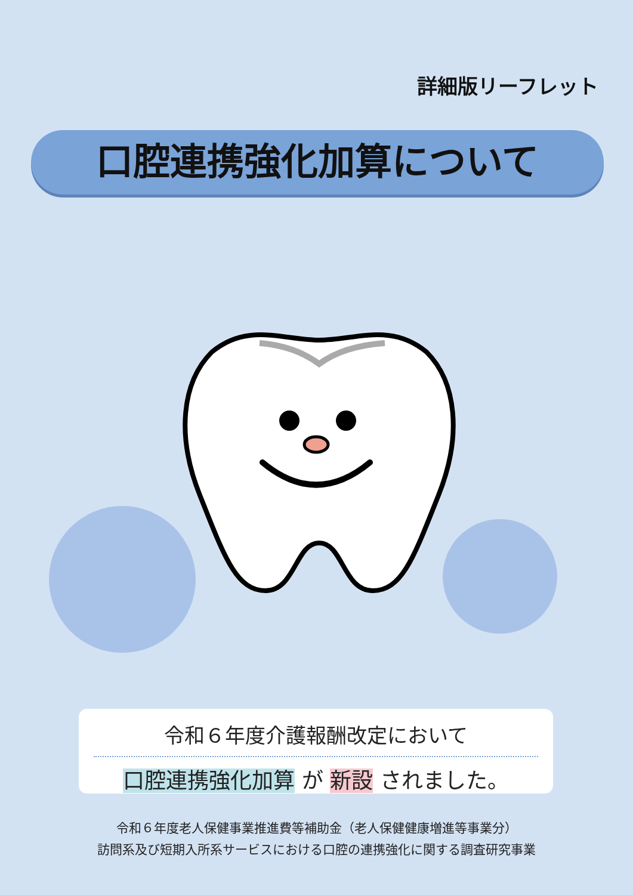詳細版リーフレット
口腔連携強化加算について
令和６年度介護報酬改定において
口腔連携強化加算 が 新設 されました。
令和６年度老人保健事業推進費等補助金（老人保健健康増進等事業分）
訪問系及び短期入所系サービスにおける口腔の連携強化に関する調査研究事業